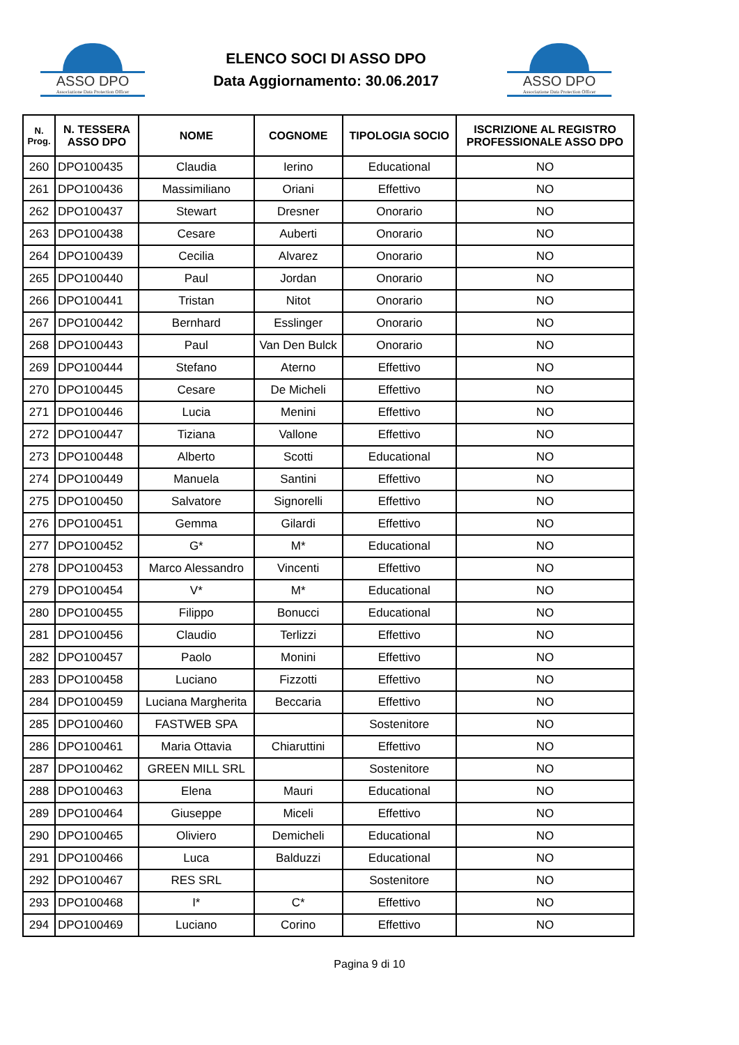ASSO DPO
Associazione Data Protection Officer
ELENCO SOCI DI ASSO DPO
Data Aggiornamento: 30.06.2017
ASSO DPO
Associazione Data Protection Officer
| N. Prog. | N. TESSERA ASSO DPO | NOME | COGNOME | TIPOLOGIA SOCIO | ISCRIZIONE AL REGISTRO PROFESSIONALE ASSO DPO |
| --- | --- | --- | --- | --- | --- |
| 260 | DPO100435 | Claudia | Ierino | Educational | NO |
| 261 | DPO100436 | Massimiliano | Oriani | Effettivo | NO |
| 262 | DPO100437 | Stewart | Dresner | Onorario | NO |
| 263 | DPO100438 | Cesare | Auberti | Onorario | NO |
| 264 | DPO100439 | Cecilia | Alvarez | Onorario | NO |
| 265 | DPO100440 | Paul | Jordan | Onorario | NO |
| 266 | DPO100441 | Tristan | Nitot | Onorario | NO |
| 267 | DPO100442 | Bernhard | Esslinger | Onorario | NO |
| 268 | DPO100443 | Paul | Van Den Bulck | Onorario | NO |
| 269 | DPO100444 | Stefano | Aterno | Effettivo | NO |
| 270 | DPO100445 | Cesare | De Micheli | Effettivo | NO |
| 271 | DPO100446 | Lucia | Menini | Effettivo | NO |
| 272 | DPO100447 | Tiziana | Vallone | Effettivo | NO |
| 273 | DPO100448 | Alberto | Scotti | Educational | NO |
| 274 | DPO100449 | Manuela | Santini | Effettivo | NO |
| 275 | DPO100450 | Salvatore | Signorelli | Effettivo | NO |
| 276 | DPO100451 | Gemma | Gilardi | Effettivo | NO |
| 277 | DPO100452 | G* | M* | Educational | NO |
| 278 | DPO100453 | Marco Alessandro | Vincenti | Effettivo | NO |
| 279 | DPO100454 | V* | M* | Educational | NO |
| 280 | DPO100455 | Filippo | Bonucci | Educational | NO |
| 281 | DPO100456 | Claudio | Terlizzi | Effettivo | NO |
| 282 | DPO100457 | Paolo | Monini | Effettivo | NO |
| 283 | DPO100458 | Luciano | Fizzotti | Effettivo | NO |
| 284 | DPO100459 | Luciana Margherita | Beccaria | Effettivo | NO |
| 285 | DPO100460 | FASTWEB SPA | | Sostenitore | NO |
| 286 | DPO100461 | Maria Ottavia | Chiaruttini | Effettivo | NO |
| 287 | DPO100462 | GREEN MILL SRL | | Sostenitore | NO |
| 288 | DPO100463 | Elena | Mauri | Educational | NO |
| 289 | DPO100464 | Giuseppe | Miceli | Effettivo | NO |
| 290 | DPO100465 | Oliviero | Demicheli | Educational | NO |
| 291 | DPO100466 | Luca | Balduzzi | Educational | NO |
| 292 | DPO100467 | RES SRL | | Sostenitore | NO |
| 293 | DPO100468 | I* | C* | Effettivo | NO |
| 294 | DPO100469 | Luciano | Corino | Effettivo | NO |
Pagina 9 di 10